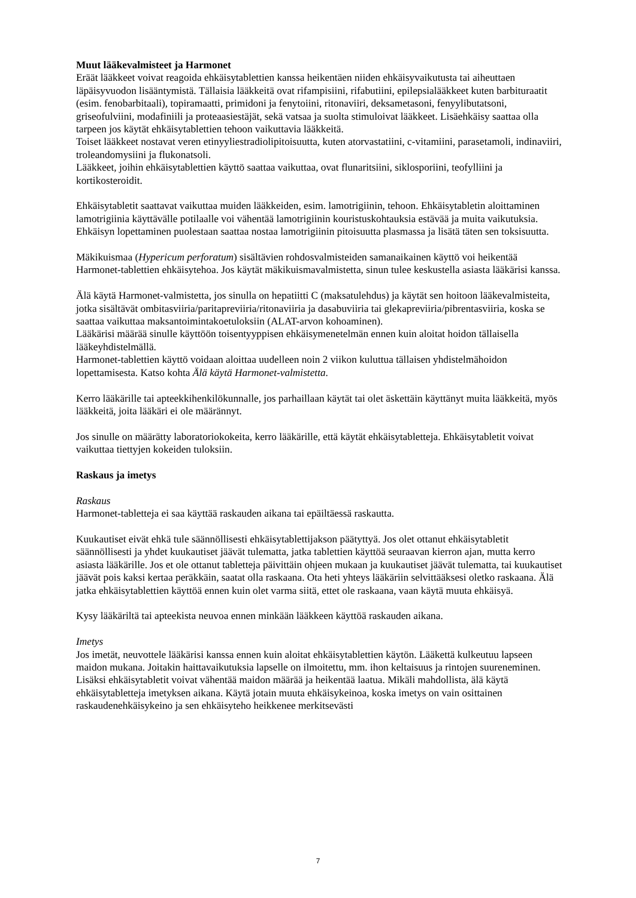Muut lääkevalmisteet ja Harmonet
Eräät lääkkeet voivat reagoida ehkäisytablettien kanssa heikentäen niiden ehkäisyvaikutusta tai aiheuttaen läpäisyvuodon lisääntymistä. Tällaisia lääkkeitä ovat rifampisiini, rifabutiini, epilepsialääkkeet kuten barbituraatit (esim. fenobarbitaali), topiramaatti, primidoni ja fenytoiini, ritonaviiri, deksametasoni, fenyylibutatsoni, griseofulviini, modafiniili ja proteaasiestäjät, sekä vatsaa ja suolta stimuloivat lääkkeet. Lisäehkäisy saattaa olla tarpeen jos käytät ehkäisytablettien tehoon vaikuttavia lääkkeitä.
Toiset lääkkeet nostavat veren etinyyliestradiolipitoisuutta, kuten atorvastatiini, c-vitamiini, parasetamoli, indinaviiri, troleandomysiini ja flukonatsoli.
Lääkkeet, joihin ehkäisytablettien käyttö saattaa vaikuttaa, ovat flunaritsiini, siklosporiini, teofylliini ja kortikosteroidit.
Ehkäisytabletit saattavat vaikuttaa muiden lääkkeiden, esim. lamotrigiinin, tehoon. Ehkäisytabletin aloittaminen lamotrigiinia käyttävälle potilaalle voi vähentää lamotrigiinin kouristuskohtauksia estävää ja muita vaikutuksia. Ehkäisyn lopettaminen puolestaan saattaa nostaa lamotrigiinin pitoisuutta plasmassa ja lisätä täten sen toksisuutta.
Mäkikuismaa (Hypericum perforatum) sisältävien rohdosvalmisteiden samanaikainen käyttö voi heikentää Harmonet-tablettien ehkäisytehoa. Jos käytät mäkikuismavalmistetta, sinun tulee keskustella asiasta lääkärisi kanssa.
Älä käytä Harmonet-valmistetta, jos sinulla on hepatiitti C (maksatulehdus) ja käytät sen hoitoon lääkevalmisteita, jotka sisältävät ombitasviiria/paritapreviiria/ritonaviiria ja dasabuviiria tai glekapreviiria/pibrentasviiria, koska se saattaa vaikuttaa maksantoimintakoetuloksiin (ALAT-arvon kohoaminen).
Lääkärisi määrää sinulle käyttöön toisentyyppisen ehkäisymenetelmän ennen kuin aloitat hoidon tällaisella lääkeyhdistelmällä.
Harmonet-tablettien käyttö voidaan aloittaa uudelleen noin 2 viikon kuluttua tällaisen yhdistelmähoidon lopettamisesta. Katso kohta Älä käytä Harmonet-valmistetta.
Kerro lääkärille tai apteekkihenkilökunnalle, jos parhaillaan käytät tai olet äskettäin käyttänyt muita lääkkeitä, myös lääkkeitä, joita lääkäri ei ole määrännyt.
Jos sinulle on määrätty laboratoriokokeita, kerro lääkärille, että käytät ehkäisytabletteja. Ehkäisytabletit voivat vaikuttaa tiettyjen kokeiden tuloksiin.
Raskaus ja imetys
Raskaus
Harmonet-tabletteja ei saa käyttää raskauden aikana tai epäiltäessä raskautta.
Kuukautiset eivät ehkä tule säännöllisesti ehkäisytablettijakson päätyttyä. Jos olet ottanut ehkäisytabletit säännöllisesti ja yhdet kuukautiset jäävät tulematta, jatka tablettien käyttöä seuraavan kierron ajan, mutta kerro asiasta lääkärille. Jos et ole ottanut tabletteja päivittäin ohjeen mukaan ja kuukautiset jäävät tulematta, tai kuukautiset jäävät pois kaksi kertaa peräkkäin, saatat olla raskaana. Ota heti yhteys lääkäriin selvittääksesi oletko raskaana. Älä jatka ehkäisytablettien käyttöä ennen kuin olet varma siitä, ettet ole raskaana, vaan käytä muuta ehkäisyä.
Kysy lääkäriltä tai apteekista neuvoa ennen minkään lääkkeen käyttöä raskauden aikana.
Imetys
Jos imetät, neuvottele lääkärisi kanssa ennen kuin aloitat ehkäisytablettien käytön. Lääkettä kulkeutuu lapseen maidon mukana. Joitakin haittavaikutuksia lapselle on ilmoitettu, mm. ihon keltaisuus ja rintojen suureneminen. Lisäksi ehkäisytabletit voivat vähentää maidon määrää ja heikentää laatua. Mikäli mahdollista, älä käytä ehkäisytabletteja imetyksen aikana. Käytä jotain muuta ehkäisykeinoa, koska imetys on vain osittainen raskaudenehkäisykeino ja sen ehkäisyteho heikkenee merkitsevästi
7